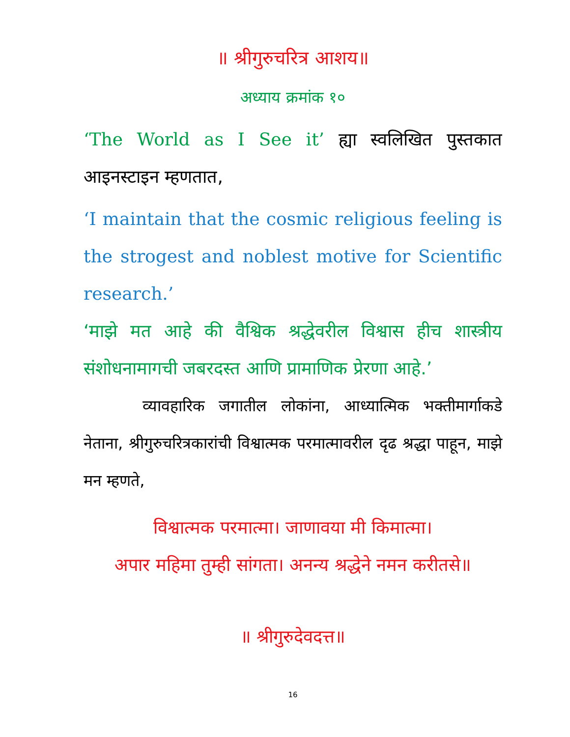॥ श्रीगुरुचरित्र आशय॥
अध्याय क्रमांक १०
‘The World as I See it’ ह्या स्वलिखित पुस्तकात आइनस्टाइन म्हणतात,
‘I maintain that the cosmic religious feeling is the strogest and noblest motive for Scientific research.’
‘माझे मत आहे की वैश्विक श्रद्धेवरील विश्वास हीच शास्त्रीय संशोधनामागची जबरदस्त आणि प्रामाणिक प्रेरणा आहे.’
व्यावहारिक जगातील लोकांना, आध्यात्मिक भक्तीमार्गाकडे नेताना, श्रीगुरुचरित्रकारांची विश्वात्मक परमात्मावरील दृढ श्रद्धा पाहून, माझे मन म्हणते,
विश्वात्मक परमात्मा। जाणावया मी किमात्मा।
अपार महिमा तुम्ही सांगता। अनन्य श्रद्धेने नमन करीतसे॥
॥ श्रीगुरुदेवदत्त॥
16